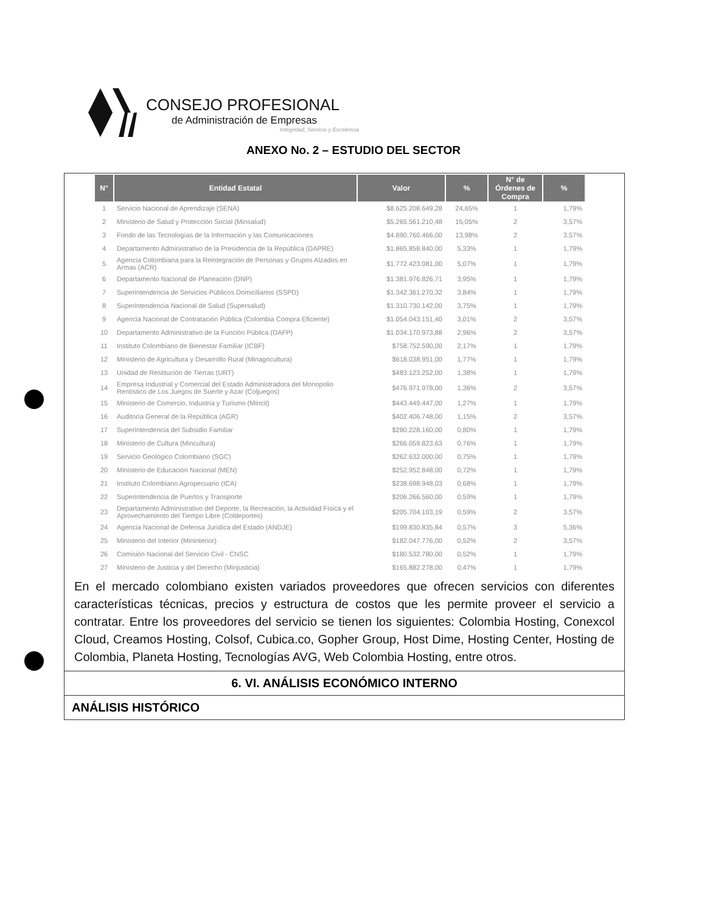CONSEJO PROFESIONAL
de Administración de Empresas
Integridad, Servicio y Excelencia
ANEXO No. 2 – ESTUDIO DEL SECTOR
| N° | Entidad Estatal | Valor | % | N° de Órdenes de Compra | % |
| --- | --- | --- | --- | --- | --- |
| 1 | Servicio Nacional de Aprendizaje (SENA) | $8.625.208.649,28 | 24,65% | 1 | 1,79% |
| 2 | Ministerio de Salud y Protección Social (Minsalud) | $5.265.561.210,48 | 15,05% | 2 | 3,57% |
| 3 | Fondo de las Tecnologías de la Información y las Comunicaciones | $4.890.760.466,00 | 13,98% | 2 | 3,57% |
| 4 | Departamento Administrativo de la Presidencia de la República (DAPRE) | $1.865.858.840,00 | 5,33% | 1 | 1,79% |
| 5 | Agencia Colombiana para la Reintegración de Personas y Grupos Alzados en Armas (ACR) | $1.772.423.081,00 | 5,07% | 1 | 1,79% |
| 6 | Departamento Nacional de Planeación (DNP) | $1.381.976.826,71 | 3,95% | 1 | 1,79% |
| 7 | Superintendencia de Servicios Públicos Domiciliarios (SSPD) | $1.342.361.270,32 | 3,84% | 1 | 1,79% |
| 8 | Superintendencia Nacional de Salud (Supersalud) | $1.310.730.142,00 | 3,75% | 1 | 1,79% |
| 9 | Agencia Nacional de Contratación Pública (Colombia Compra Eficiente) | $1.054.043.151,40 | 3,01% | 2 | 3,57% |
| 10 | Departamento Administrativo de la Función Pública (DAFP) | $1.034.170.973,88 | 2,96% | 2 | 3,57% |
| 11 | Instituto Colombiano de Bienestar Familiar (ICBF) | $758.752.590,00 | 2,17% | 1 | 1,79% |
| 12 | Ministerio de Agricultura y Desarrollo Rural (Minagricultura) | $618.038.951,00 | 1,77% | 1 | 1,79% |
| 13 | Unidad de Restitución de Tierras (URT) | $483.123.252,00 | 1,38% | 1 | 1,79% |
| 14 | Empresa Industrial y Comercial del Estado Administradora del Monopolio Rentístico de Los Juegos de Suerte y Azar (Coljuegos) | $476.971.978,00 | 1,36% | 2 | 3,57% |
| 15 | Ministerio de Comercio, Industria y Turismo (Mincit) | $443.449.447,00 | 1,27% | 1 | 1,79% |
| 16 | Auditoría General de la República (AGR) | $402.406.748,00 | 1,15% | 2 | 3,57% |
| 17 | Superintendencia del Subsidio Familiar | $280.228.160,00 | 0,80% | 1 | 1,79% |
| 18 | Ministerio de Cultura (Mincultura) | $266.059.823,63 | 0,76% | 1 | 1,79% |
| 19 | Servicio Geológico Colombiano (SGC) | $262.632.000,00 | 0,75% | 1 | 1,79% |
| 20 | Ministerio de Educación Nacional (MEN) | $252.952.848,00 | 0,72% | 1 | 1,79% |
| 21 | Instituto Colombiano Agropecuario (ICA) | $238.698.948,03 | 0,68% | 1 | 1,79% |
| 22 | Superintendencia de Puertos y Transporte | $206.266.560,00 | 0,59% | 1 | 1,79% |
| 23 | Departamento Administrativo del Deporte, la Recreación, la Actividad Física y el Aprovechamiento del Tiempo Libre (Coldeportes) | $205.704.103,19 | 0,59% | 2 | 3,57% |
| 24 | Agencia Nacional de Defensa Jurídica del Estado (ANDJE) | $199.830.835,84 | 0,57% | 3 | 5,36% |
| 25 | Ministerio del Interior (Mininterior) | $182.047.776,00 | 0,52% | 2 | 3,57% |
| 26 | Comisión Nacional del Servicio Civil - CNSC | $180.532.780,00 | 0,52% | 1 | 1,79% |
| 27 | Ministerio de Justicia y del Derecho (Minjusticia) | $165.882.278,00 | 0,47% | 1 | 1,79% |
En el mercado colombiano existen variados proveedores que ofrecen servicios con diferentes características técnicas, precios y estructura de costos que les permite proveer el servicio a contratar. Entre los proveedores del servicio se tienen los siguientes: Colombia Hosting, Conexcol Cloud, Creamos Hosting, Colsof, Cubica.co, Gopher Group, Host Dime, Hosting Center, Hosting de Colombia, Planeta Hosting, Tecnologías AVG, Web Colombia Hosting, entre otros.
6. VI. ANÁLISIS ECONÓMICO INTERNO
ANÁLISIS HISTÓRICO